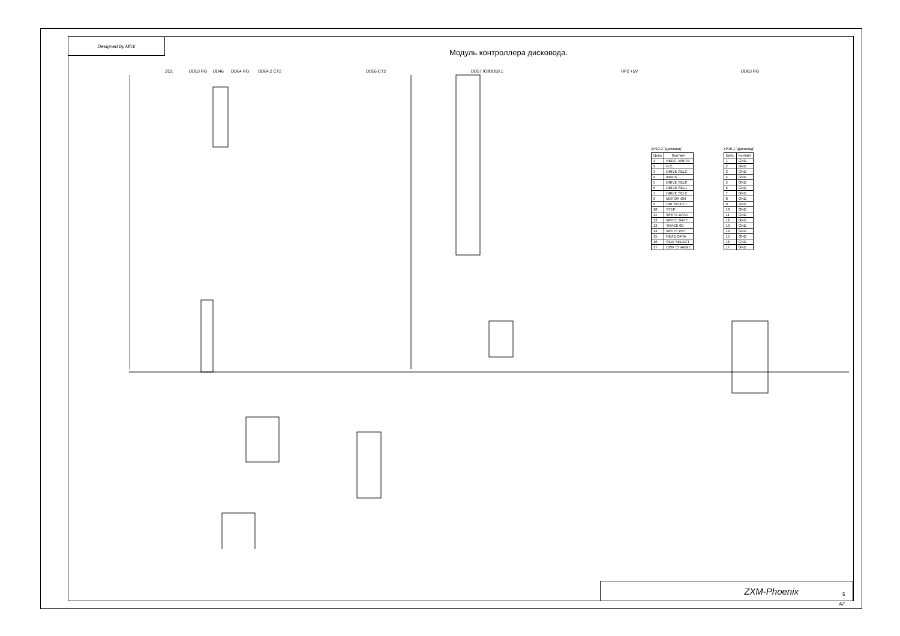Designed by Mick
Модуль контроллера дисковода.
DD57 IOP
DD46 HP2 +5V
DD53 RG
DD63 RG DD59.1
ZQ1
DD64.2 CT2
DD56 CT2
DD64 RG
XP10.2 "Дисковод"
| Цепь | Контакт |
| --- | --- |
| 1 | REDC. WRITE |
| 2 | N.C. |
| 3 | DRIVE SEL3 |
| 4 | INDEX |
| 5 | DRIVE SEL0 |
| 6 | DRIVE SEL1 |
| 7 | DRIVE SEL2 |
| 8 | MOTOR ON |
| 9 | DIR SELECT |
| 10 | STEP |
| 11 | WRITE DATA |
| 12 | WRITE GATE |
| 13 | TRACK 00 |
| 14 | WRITE PRT. |
| 15 | READ DATA |
| 16 | SIDE SELECT |
| 17 | DISK CHANGE |
XP10.1 "Дисковод"
| Цепь | Контакт |
| --- | --- |
| 1 | GND |
| 2 | GND |
| 3 | GND |
| 4 | GND |
| 5 | GND |
| 6 | GND |
| 7 | GND |
| 8 | GND |
| 9 | GND |
| 10 | GND |
| 11 | GND |
| 12 | GND |
| 13 | GND |
| 14 | GND |
| 15 | GND |
| 16 | GND |
| 17 | GND |
ZXM-Phoenix
5
A2